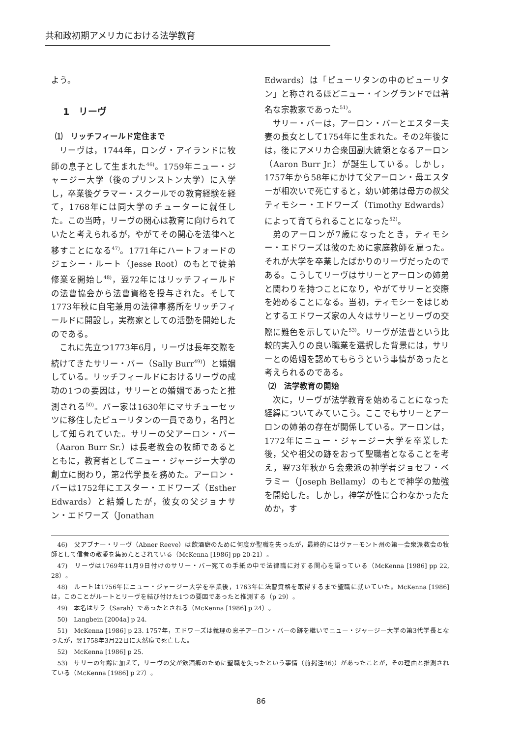共和政初期アメリカにおける法学教育
よう。
1　リーヴ
⑴　リッチフィールド定住まで
リーヴは，1744年，ロング・アイランドに牧師の息子として生まれた<sup>46)</sup>。1759年ニュー・ジャージー大学（後のプリンストン大学）に入学し，卒業後グラマー・スクールでの教育経験を経て，1768年には同大学のチューターに就任した。この当時，リーヴの関心は教育に向けられていたと考えられるが，やがてその関心を法律へと移すことになる<sup>47)</sup>。1771年にハートフォードのジェシー・ルート（Jesse Root）のもとで徒弟修業を開始し<sup>48)</sup>，翌72年にはリッチフィールドの法曹協会から法曹資格を授与された。そして1773年秋に自宅兼用の法律事務所をリッチフィールドに開設し，実務家としての活動を開始したのである。
これに先立つ1773年6月，リーヴは長年交際を続けてきたサリー・バー（Sally Burr<sup>49)</sup>）と婚姻している。リッチフィールドにおけるリーヴの成功の1つの要因は，サリーとの婚姻であったと推測される<sup>50)</sup>。バー家は1630年にマサチューセッツに移住したピューリタンの一員であり，名門として知られていた。サリーの父アーロン・バー（Aaron Burr Sr.）は長老教会の牧師であるとともに，教育者としてニュー・ジャージー大学の創立に関わり，第2代学長を務めた。アーロン・バーは1752年にエスター・エドワーズ（Esther Edwards）と結婚したが，彼女の父ジョナサン・エドワーズ（Jonathan
Edwards）は「ピューリタンの中のピューリタン」と称されるほどニュー・イングランドでは著名な宗教家であった<sup>51)</sup>。
サリー・バーは，アーロン・バーとエスター夫妻の長女として1754年に生まれた。その2年後には，後にアメリカ合衆国副大統領となるアーロン（Aaron Burr Jr.）が誕生している。しかし，1757年から58年にかけて父アーロン・母エスターが相次いで死亡すると，幼い姉弟は母方の叔父ティモシー・エドワーズ（Timothy Edwards）によって育てられることになった<sup>52)</sup>。
弟のアーロンが7歳になったとき，ティモシー・エドワーズは彼のために家庭教師を雇った。それが大学を卒業したばかりのリーヴだったのである。こうしてリーヴはサリーとアーロンの姉弟と関わりを持つことになり，やがてサリーと交際を始めることになる。当初，ティモシーをはじめとするエドワーズ家の人々はサリーとリーヴの交際に難色を示していた<sup>53)</sup>。リーヴが法曹という比較的実入りの良い職業を選択した背景には，サリーとの婚姻を認めてもらうという事情があったと考えられるのである。
⑵　法学教育の開始
次に，リーヴが法学教育を始めることになった経緯についてみていこう。ここでもサリーとアーロンの姉弟の存在が関係している。アーロンは，1772年にニュー・ジャージー大学を卒業した後，父や祖父の跡をおって聖職者となることを考え，翌73年秋から会衆派の神学者ジョセフ・ベラミー（Joseph Bellamy）のもとで神学の勉強を開始した。しかし，神学が性に合わなかったためか，す
46)　父アブナー・リーヴ（Abner Reeve）は飲酒癖のために何度か聖職を失ったが，最終的にはヴァーモント州の第一会衆派教会の牧師として信者の敬愛を集めたとされている（McKenna [1986] pp 20-21）。
47)　リーヴは1769年11月9日付けのサリー・バー宛ての手紙の中で法律職に対する関心を語っている（McKenna [1986] pp 22, 28）。
48)　ルートは1756年にニュー・ジャージー大学を卒業後，1763年に法曹資格を取得するまで聖職に就いていた。McKenna [1986] は，このことがルートとリーヴを結び付けた1つの要因であったと推測する（p 29）。
49)　本名はサラ（Sarah）であったとされる（McKenna [1986] p 24）。
50)　Langbein [2004a] p 24.
51)　McKenna [1986] p 23. 1757年，エドワーズは義理の息子アーロン・バーの跡を継いでニュー・ジャージー大学の第3代学長となったが，翌1758年3月22日に天然痘で死亡した。
52)　McKenna [1986] p 25.
53)　サリーの年齢に加えて，リーヴの父が飲酒癖のために聖職を失ったという事情（前掲注46)）があったことが，その理由と推測されている（McKenna [1986] p 27）。
86